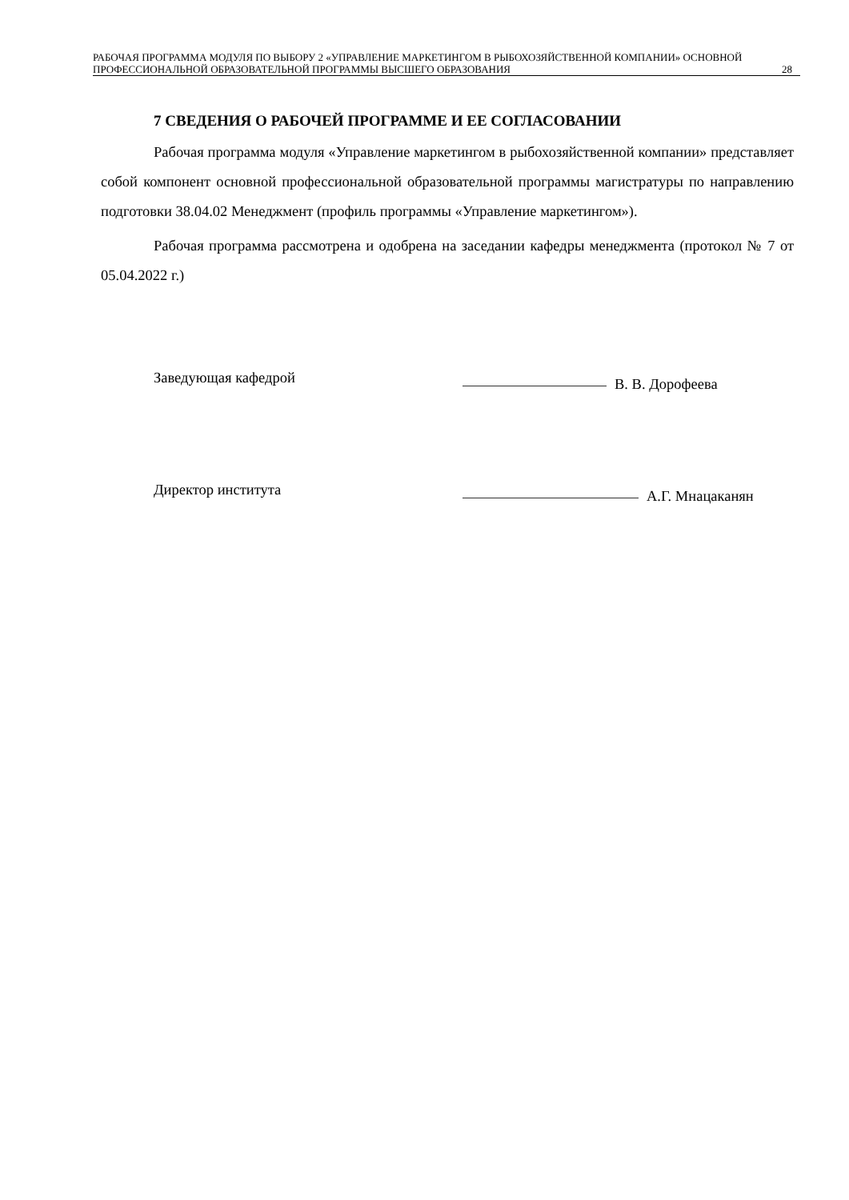РАБОЧАЯ ПРОГРАММА МОДУЛЯ ПО ВЫБОРУ 2 «УПРАВЛЕНИЕ МАРКЕТИНГОМ В РЫБОХОЗЯЙСТВЕННОЙ КОМПАНИИ» ОСНОВНОЙ ПРОФЕССИОНАЛЬНОЙ ОБРАЗОВАТЕЛЬНОЙ ПРОГРАММЫ ВЫСШЕГО ОБРАЗОВАНИЯ
28
7 СВЕДЕНИЯ О РАБОЧЕЙ ПРОГРАММЕ И ЕЕ СОГЛАСОВАНИИ
Рабочая программа модуля «Управление маркетингом в рыбохозяйственной компании» представляет собой компонент основной профессиональной образовательной программы магистратуры по направлению подготовки 38.04.02 Менеджмент (профиль программы «Управление маркетингом»).
Рабочая программа рассмотрена и одобрена на заседании кафедры менеджмента (протокол № 7 от 05.04.2022 г.)
Заведующая кафедрой
В. В. Дорофеева
Директор института
А.Г. Мнацаканян